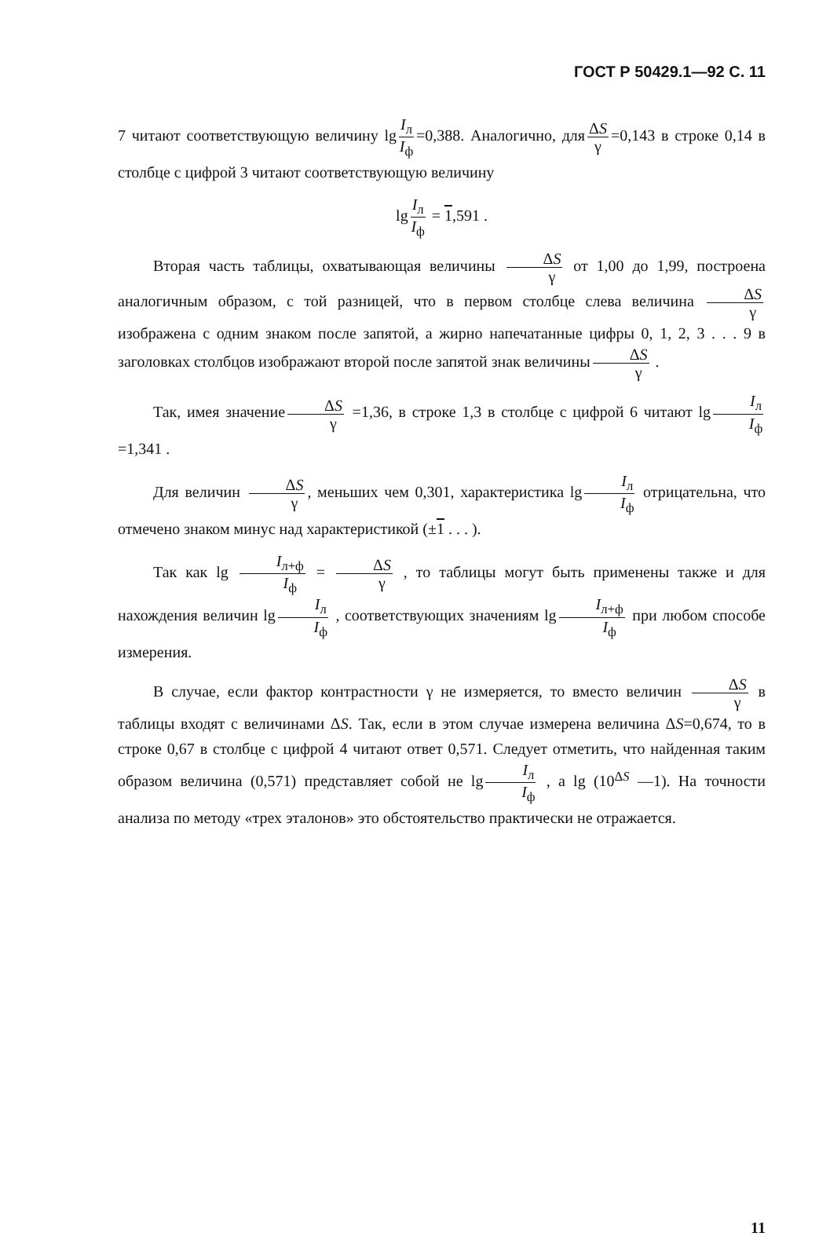ГОСТ Р 50429.1—92 С. 11
7 читают соответствующую величину lg I<sub>л</sub> I<sub>ф</sub> =0,388. Аналогично, для ΔS γ =0,143 в строке 0,14 в столбце с цифрой 3 читают соответствующую величину
lg I<sub>л</sub> I<sub>ф</sub> = 1,591 .
Вторая часть таблицы, охватывающая величины ΔS γ от 1,00 до 1,99, построена аналогичным образом, с той разницей, что в первом столбце слева величина ΔS γ изображена с одним знаком после запятой, а жирно напечатанные цифры 0, 1, 2, 3 . . . 9 в заголовках столбцов изображают второй после запятой знак величины ΔS γ .
Так, имея значение ΔS γ =1,36, в строке 1,3 в столбце с цифрой 6 читают lg I<sub>л</sub> I<sub>ф</sub> =1,341 .
Для величин ΔS γ, меньших чем 0,301, характеристика lg I<sub>л</sub> I<sub>ф</sub> отрицательна, что отмечено знаком минус над характеристикой (±1 . . . ).
Так как lg I<sub>л+ф</sub> I<sub>ф</sub> = ΔS γ , то таблицы могут быть применены также и для нахождения величин lg I<sub>л</sub> I<sub>ф</sub> , соответствующих значениям lg I<sub>л+ф</sub> I<sub>ф</sub> при любом способе измерения.
В случае, если фактор контрастности γ не измеряется, то вместо величин ΔS γ в таблицы входят с величинами ΔS. Так, если в этом случае измерена величина ΔS=0,674, то в строке 0,67 в столбце с цифрой 4 читают ответ 0,571. Следует отметить, что найденная таким образом величина (0,571) представляет собой не lg I<sub>л</sub> I<sub>ф</sub> , а lg (10<sup>ΔS</sup> —1). На точности анализа по методу «трех эталонов» это обстоятельство практически не отражается.
11